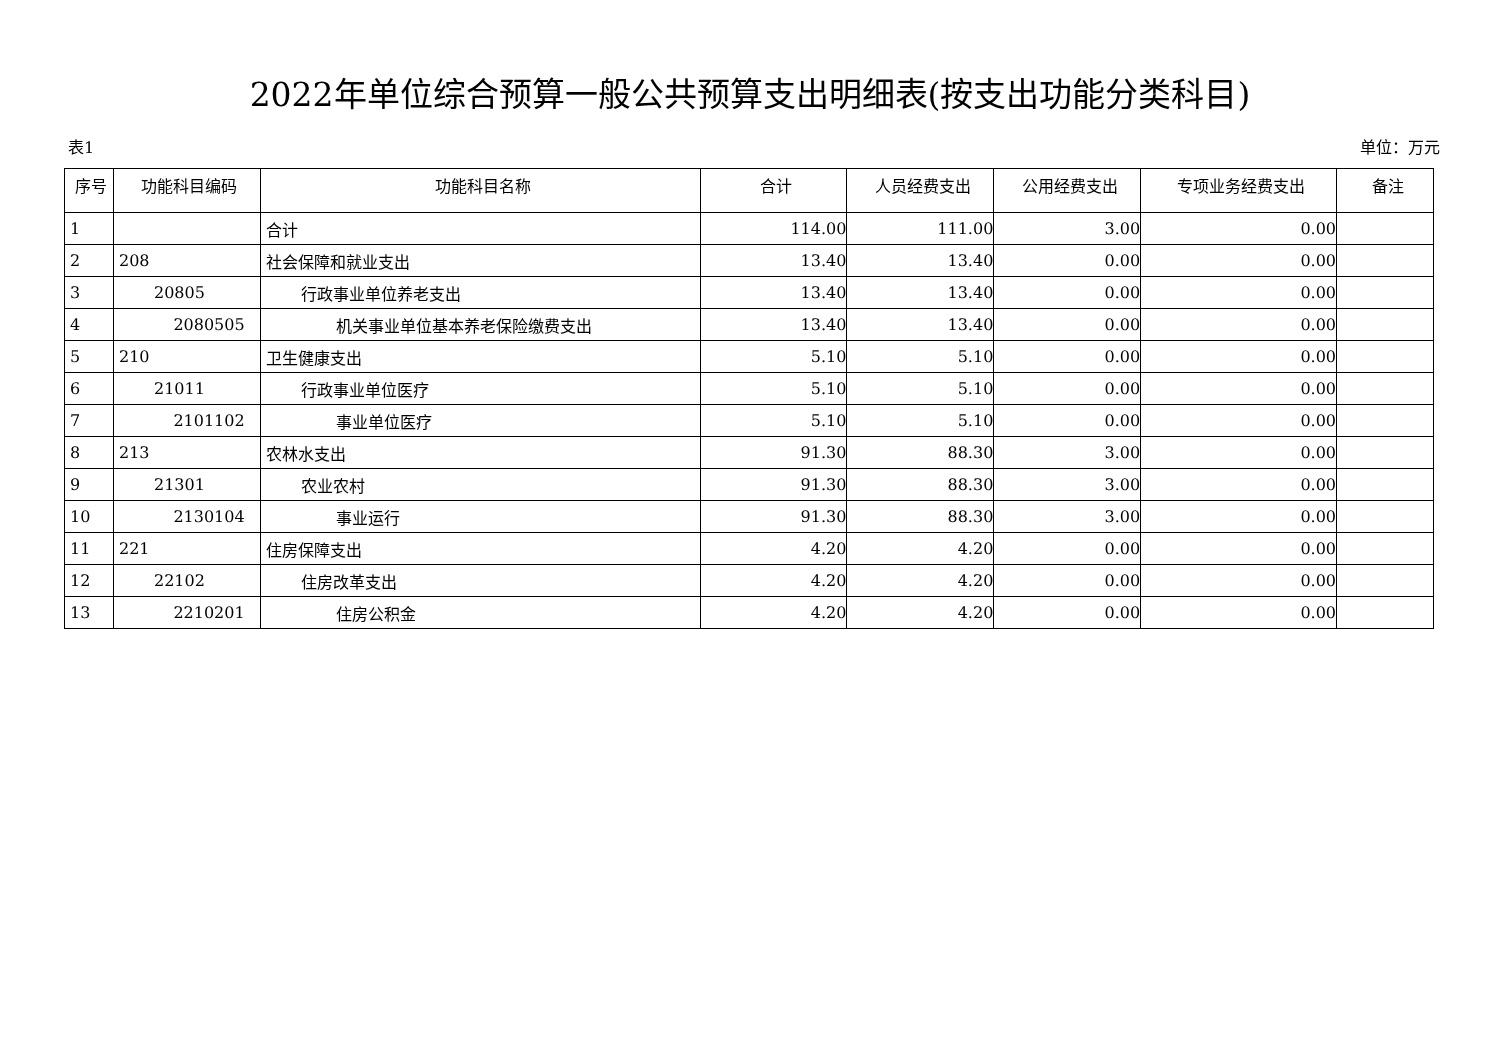2022年单位综合预算一般公共预算支出明细表(按支出功能分类科目)
表1 单位：万元
| 序号 | 功能科目编码 | 功能科目名称 | 合计 | 人员经费支出 | 公用经费支出 | 专项业务经费支出 | 备注 |
| --- | --- | --- | --- | --- | --- | --- | --- |
| 1 | | 合计 | 114.00 | 111.00 | 3.00 | 0.00 | |
| 2 | 208 | 社会保障和就业支出 | 13.40 | 13.40 | 0.00 | 0.00 | |
| 3 | 20805 | 行政事业单位养老支出 | 13.40 | 13.40 | 0.00 | 0.00 | |
| 4 | 2080505 | 机关事业单位基本养老保险缴费支出 | 13.40 | 13.40 | 0.00 | 0.00 | |
| 5 | 210 | 卫生健康支出 | 5.10 | 5.10 | 0.00 | 0.00 | |
| 6 | 21011 | 行政事业单位医疗 | 5.10 | 5.10 | 0.00 | 0.00 | |
| 7 | 2101102 | 事业单位医疗 | 5.10 | 5.10 | 0.00 | 0.00 | |
| 8 | 213 | 农林水支出 | 91.30 | 88.30 | 3.00 | 0.00 | |
| 9 | 21301 | 农业农村 | 91.30 | 88.30 | 3.00 | 0.00 | |
| 10 | 2130104 | 事业运行 | 91.30 | 88.30 | 3.00 | 0.00 | |
| 11 | 221 | 住房保障支出 | 4.20 | 4.20 | 0.00 | 0.00 | |
| 12 | 22102 | 住房改革支出 | 4.20 | 4.20 | 0.00 | 0.00 | |
| 13 | 2210201 | 住房公积金 | 4.20 | 4.20 | 0.00 | 0.00 | |